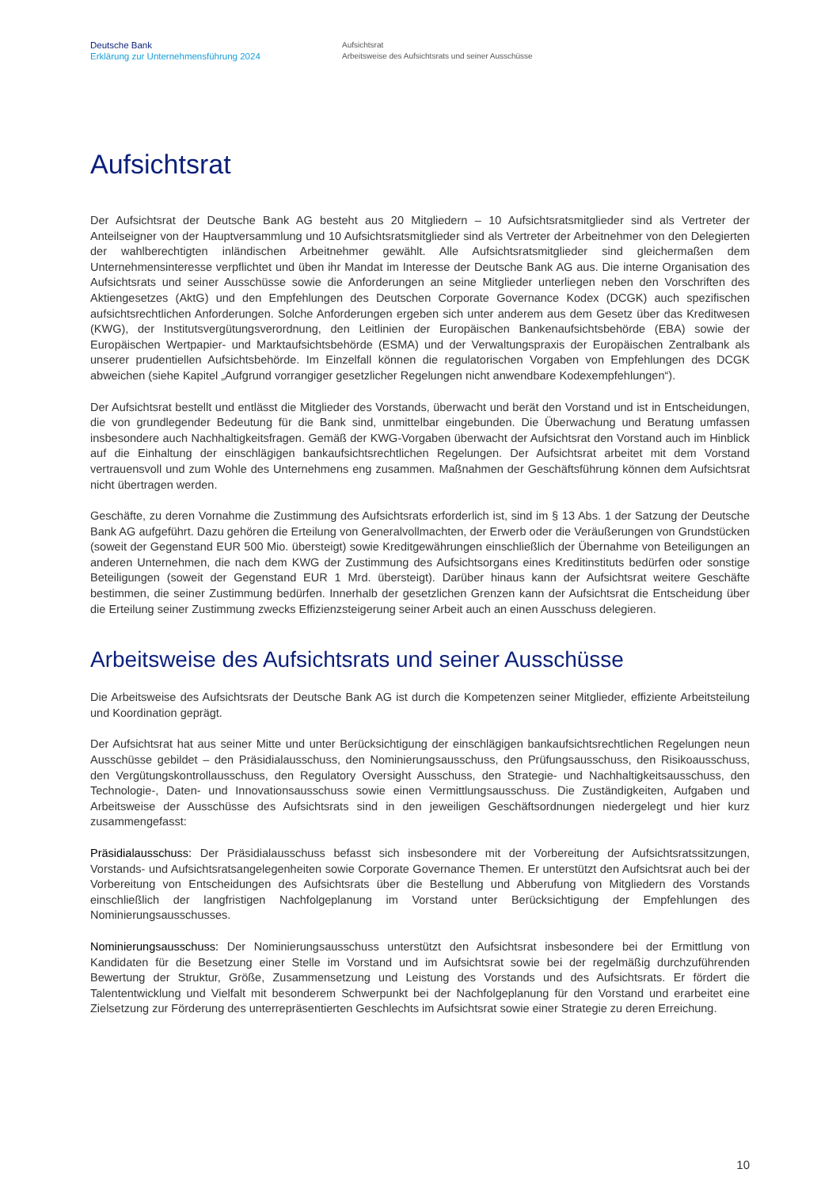Deutsche Bank
Erklärung zur Unternehmensführung 2024
Aufsichtsrat
Arbeitsweise des Aufsichtsrats und seiner Ausschüsse
Aufsichtsrat
Der Aufsichtsrat der Deutsche Bank AG besteht aus 20 Mitgliedern – 10 Aufsichtsratsmitglieder sind als Vertreter der Anteilseigner von der Hauptversammlung und 10 Aufsichtsratsmitglieder sind als Vertreter der Arbeitnehmer von den Delegierten der wahlberechtigten inländischen Arbeitnehmer gewählt. Alle Aufsichtsratsmitglieder sind gleichermaßen dem Unternehmensinteresse verpflichtet und üben ihr Mandat im Interesse der Deutsche Bank AG aus. Die interne Organisation des Aufsichtsrats und seiner Ausschüsse sowie die Anforderungen an seine Mitglieder unterliegen neben den Vorschriften des Aktiengesetzes (AktG) und den Empfehlungen des Deutschen Corporate Governance Kodex (DCGK) auch spezifischen aufsichtsrechtlichen Anforderungen. Solche Anforderungen ergeben sich unter anderem aus dem Gesetz über das Kreditwesen (KWG), der Institutsvergütungsverordnung, den Leitlinien der Europäischen Bankenaufsichtsbehörde (EBA) sowie der Europäischen Wertpapier- und Marktaufsichtsbehörde (ESMA) und der Verwaltungspraxis der Europäischen Zentralbank als unserer prudentiellen Aufsichtsbehörde. Im Einzelfall können die regulatorischen Vorgaben von Empfehlungen des DCGK abweichen (siehe Kapitel „Aufgrund vorrangiger gesetzlicher Regelungen nicht anwendbare Kodexempfehlungen“).
Der Aufsichtsrat bestellt und entlässt die Mitglieder des Vorstands, überwacht und berät den Vorstand und ist in Entscheidungen, die von grundlegender Bedeutung für die Bank sind, unmittelbar eingebunden. Die Überwachung und Beratung umfassen insbesondere auch Nachhaltigkeitsfragen. Gemäß der KWG-Vorgaben überwacht der Aufsichtsrat den Vorstand auch im Hinblick auf die Einhaltung der einschlägigen bankaufsichtsrechtlichen Regelungen. Der Aufsichtsrat arbeitet mit dem Vorstand vertrauensvoll und zum Wohle des Unternehmens eng zusammen. Maßnahmen der Geschäftsführung können dem Aufsichtsrat nicht übertragen werden.
Geschäfte, zu deren Vornahme die Zustimmung des Aufsichtsrats erforderlich ist, sind im § 13 Abs. 1 der Satzung der Deutsche Bank AG aufgeführt. Dazu gehören die Erteilung von Generalvollmachten, der Erwerb oder die Veräußerungen von Grundstücken (soweit der Gegenstand EUR 500 Mio. übersteigt) sowie Kreditgewährungen einschließlich der Übernahme von Beteiligungen an anderen Unternehmen, die nach dem KWG der Zustimmung des Aufsichtsorgans eines Kreditinstituts bedürfen oder sonstige Beteiligungen (soweit der Gegenstand EUR 1 Mrd. übersteigt). Darüber hinaus kann der Aufsichtsrat weitere Geschäfte bestimmen, die seiner Zustimmung bedürfen. Innerhalb der gesetzlichen Grenzen kann der Aufsichtsrat die Entscheidung über die Erteilung seiner Zustimmung zwecks Effizienzsteigerung seiner Arbeit auch an einen Ausschuss delegieren.
Arbeitsweise des Aufsichtsrats und seiner Ausschüsse
Die Arbeitsweise des Aufsichtsrats der Deutsche Bank AG ist durch die Kompetenzen seiner Mitglieder, effiziente Arbeitsteilung und Koordination geprägt.
Der Aufsichtsrat hat aus seiner Mitte und unter Berücksichtigung der einschlägigen bankaufsichtsrechtlichen Regelungen neun Ausschüsse gebildet – den Präsidialausschuss, den Nominierungsausschuss, den Prüfungsausschuss, den Risikoausschuss, den Vergütungskontrollausschuss, den Regulatory Oversight Ausschuss, den Strategie- und Nachhaltigkeitsausschuss, den Technologie-, Daten- und Innovationsausschuss sowie einen Vermittlungsausschuss. Die Zuständigkeiten, Aufgaben und Arbeitsweise der Ausschüsse des Aufsichtsrats sind in den jeweiligen Geschäftsordnungen niedergelegt und hier kurz zusammengefasst:
Präsidialausschuss: Der Präsidialausschuss befasst sich insbesondere mit der Vorbereitung der Aufsichtsratssitzungen, Vorstands- und Aufsichtsratsangelegenheiten sowie Corporate Governance Themen. Er unterstützt den Aufsichtsrat auch bei der Vorbereitung von Entscheidungen des Aufsichtsrats über die Bestellung und Abberufung von Mitgliedern des Vorstands einschließlich der langfristigen Nachfolgeplanung im Vorstand unter Berücksichtigung der Empfehlungen des Nominierungsausschusses.
Nominierungsausschuss: Der Nominierungsausschuss unterstützt den Aufsichtsrat insbesondere bei der Ermittlung von Kandidaten für die Besetzung einer Stelle im Vorstand und im Aufsichtsrat sowie bei der regelmäßig durchzuführenden Bewertung der Struktur, Größe, Zusammensetzung und Leistung des Vorstands und des Aufsichtsrats. Er fördert die Talententwicklung und Vielfalt mit besonderem Schwerpunkt bei der Nachfolgeplanung für den Vorstand und erarbeitet eine Zielsetzung zur Förderung des unterrepräsentierten Geschlechts im Aufsichtsrat sowie einer Strategie zu deren Erreichung.
10